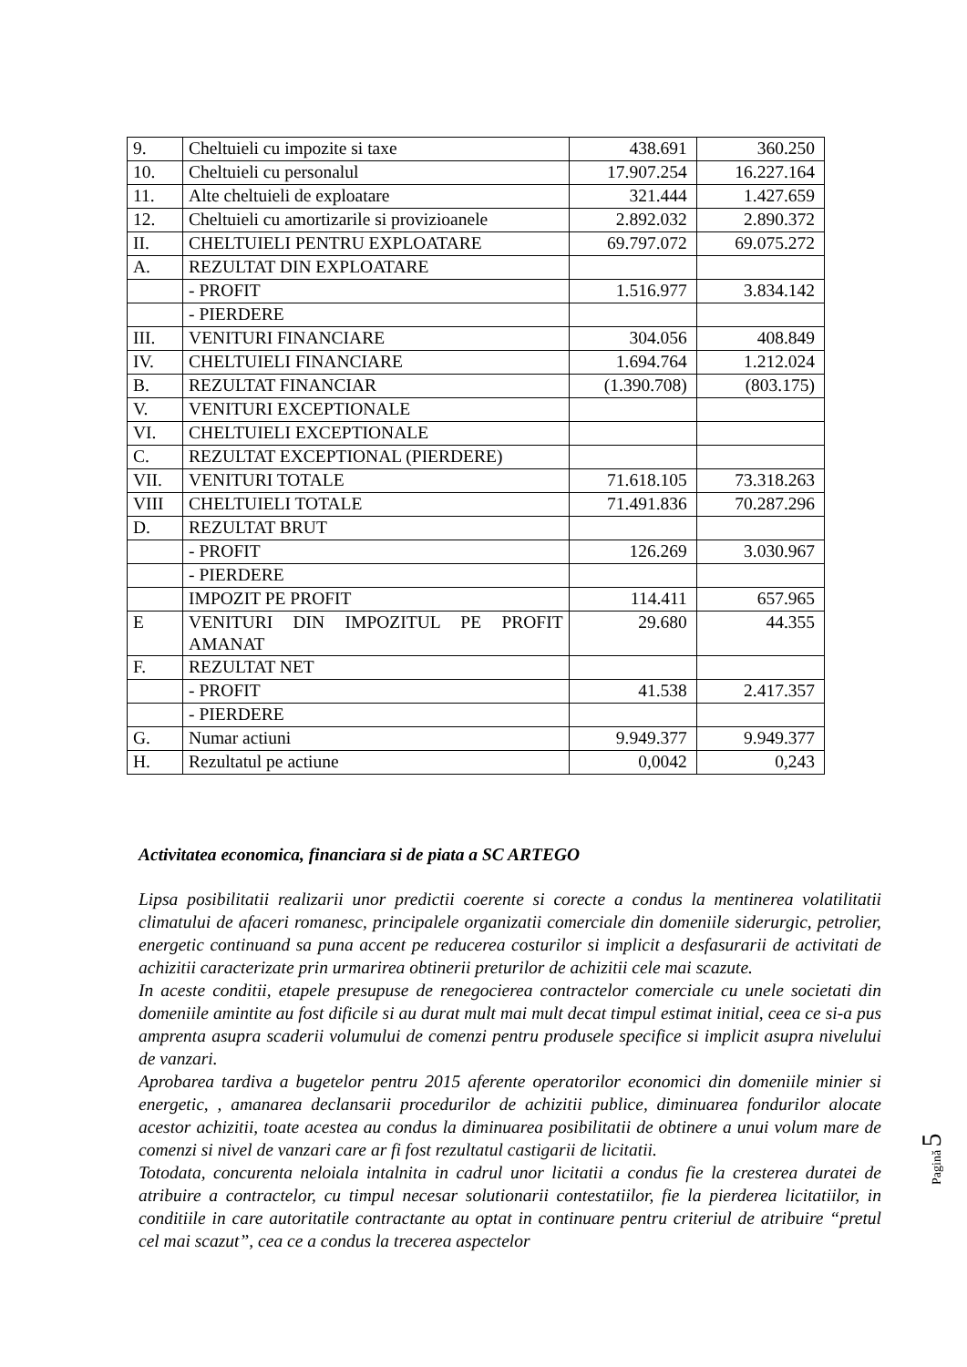| 9. | Cheltuieli cu impozite si taxe | 438.691 | 360.250 |
| 10. | Cheltuieli cu personalul | 17.907.254 | 16.227.164 |
| 11. | Alte cheltuieli de exploatare | 321.444 | 1.427.659 |
| 12. | Cheltuieli cu amortizarile si provizioanele | 2.892.032 | 2.890.372 |
| II. | CHELTUIELI PENTRU EXPLOATARE | 69.797.072 | 69.075.272 |
| A. | REZULTAT DIN EXPLOATARE | | |
| | - PROFIT | 1.516.977 | 3.834.142 |
| | - PIERDERE | | |
| III. | VENITURI FINANCIARE | 304.056 | 408.849 |
| IV. | CHELTUIELI FINANCIARE | 1.694.764 | 1.212.024 |
| B. | REZULTAT FINANCIAR | (1.390.708) | (803.175) |
| V. | VENITURI EXCEPTIONALE | | |
| VI. | CHELTUIELI EXCEPTIONALE | | |
| C. | REZULTAT EXCEPTIONAL (PIERDERE) | | |
| VII. | VENITURI TOTALE | 71.618.105 | 73.318.263 |
| VIII | CHELTUIELI TOTALE | 71.491.836 | 70.287.296 |
| D. | REZULTAT BRUT | | |
| | - PROFIT | 126.269 | 3.030.967 |
| | - PIERDERE | | |
| | IMPOZIT PE PROFIT | 114.411 | 657.965 |
| E | VENITURI DIN IMPOZITUL PE PROFIT AMANAT | 29.680 | 44.355 |
| F. | REZULTAT NET | | |
| | - PROFIT | 41.538 | 2.417.357 |
| | - PIERDERE | | |
| G. | Numar actiuni | 9.949.377 | 9.949.377 |
| H. | Rezultatul pe actiune | 0,0042 | 0,243 |
Activitatea economica, financiara si de piata a SC ARTEGO
Lipsa posibilitatii realizarii unor predictii coerente si corecte a condus la mentinerea volatilitatii climatului de afaceri romanesc, principalele organizatii comerciale din domeniile siderurgic, petrolier, energetic continuand sa puna accent pe reducerea costurilor si implicit a desfasurarii de activitati de achizitii caracterizate prin urmarirea obtinerii preturilor de achizitii cele mai scazute.
In aceste conditii, etapele presupuse de renegocierea contractelor comerciale cu unele societati din domeniile amintite au fost dificile si au durat mult mai mult decat timpul estimat initial, ceea ce si-a pus amprenta asupra scaderii volumului de comenzi pentru produsele specifice si implicit asupra nivelului de vanzari.
Aprobarea tardiva a bugetelor pentru 2015 aferente operatorilor economici din domeniile minier si energetic, , amanarea declansarii procedurilor de achizitii publice, diminuarea fondurilor alocate acestor achizitii, toate acestea au condus la diminuarea posibilitatii de obtinere a unui volum mare de comenzi si nivel de vanzari care ar fi fost rezultatul castigarii de licitatii.
Totodata, concurenta neloiala intalnita in cadrul unor licitatii a condus fie la cresterea duratei de atribuire a contractelor, cu timpul necesar solutionarii contestatiilor, fie la pierderea licitatiilor, in conditiile in care autoritatile contractante au optat in continuare pentru criteriul de atribuire “pretul cel mai scazut”, cea ce a condus la trecerea aspectelor
Pagină 5